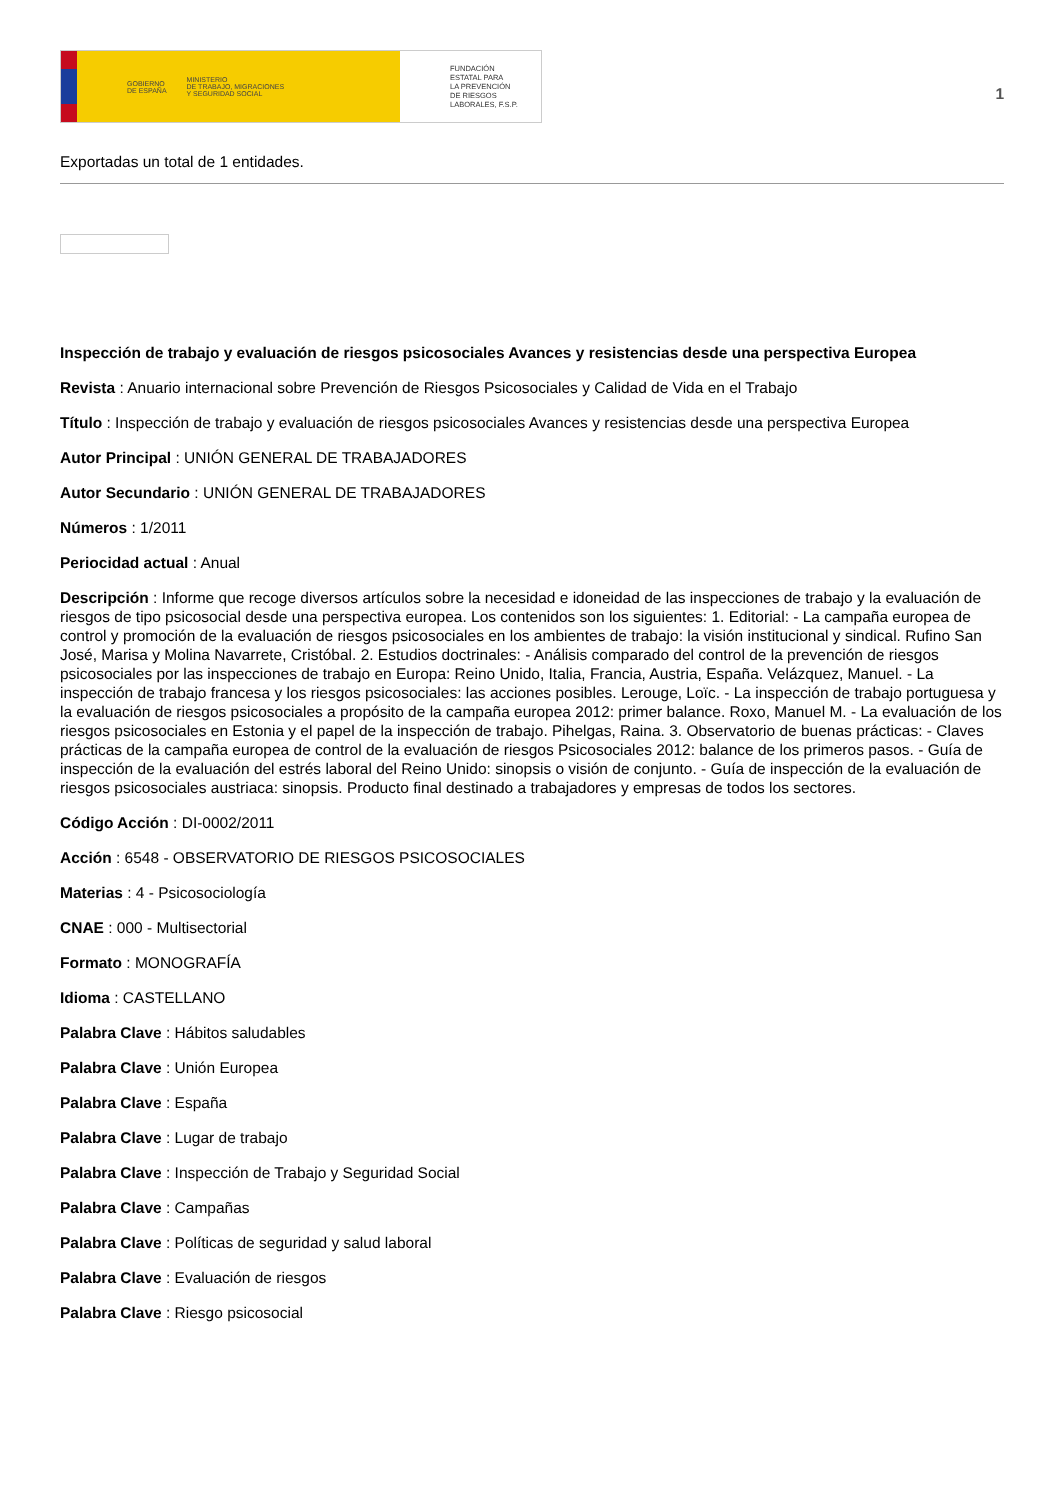GOBIERNO
DE ESPAÑA MINISTERIO
DE TRABAJO, MIGRACIONES
Y SEGURIDAD SOCIAL
FUNDACIÓN
ESTATAL PARA
LA PREVENCIÓN
DE RIESGOS
LABORALES, F.S.P.
1
Exportadas un total de 1 entidades.
Inspección de trabajo y evaluación de riesgos psicosociales Avances y resistencias desde una perspectiva Europea
Revista : Anuario internacional sobre Prevención de Riesgos Psicosociales y Calidad de Vida en el Trabajo
Título : Inspección de trabajo y evaluación de riesgos psicosociales Avances y resistencias desde una perspectiva Europea
Autor Principal : UNIÓN GENERAL DE TRABAJADORES
Autor Secundario : UNIÓN GENERAL DE TRABAJADORES
Números : 1/2011
Periocidad actual : Anual
Descripción : Informe que recoge diversos artículos sobre la necesidad e idoneidad de las inspecciones de trabajo y la evaluación de riesgos de tipo psicosocial desde una perspectiva europea. Los contenidos son los siguientes: 1. Editorial: - La campaña europea de control y promoción de la evaluación de riesgos psicosociales en los ambientes de trabajo: la visión institucional y sindical. Rufino San José, Marisa y Molina Navarrete, Cristóbal. 2. Estudios doctrinales: - Análisis comparado del control de la prevención de riesgos psicosociales por las inspecciones de trabajo en Europa: Reino Unido, Italia, Francia, Austria, España. Velázquez, Manuel. - La inspección de trabajo francesa y los riesgos psicosociales: las acciones posibles. Lerouge, Loïc. - La inspección de trabajo portuguesa y la evaluación de riesgos psicosociales a propósito de la campaña europea 2012: primer balance. Roxo, Manuel M. - La evaluación de los riesgos psicosociales en Estonia y el papel de la inspección de trabajo. Pihelgas, Raina. 3. Observatorio de buenas prácticas: - Claves prácticas de la campaña europea de control de la evaluación de riesgos Psicosociales 2012: balance de los primeros pasos. - Guía de inspección de la evaluación del estrés laboral del Reino Unido: sinopsis o visión de conjunto. - Guía de inspección de la evaluación de riesgos psicosociales austriaca: sinopsis. Producto final destinado a trabajadores y empresas de todos los sectores.
Código Acción : DI-0002/2011
Acción : 6548 - OBSERVATORIO DE RIESGOS PSICOSOCIALES
Materias : 4 - Psicosociología
CNAE : 000 - Multisectorial
Formato : MONOGRAFÍA
Idioma : CASTELLANO
Palabra Clave : Hábitos saludables
Palabra Clave : Unión Europea
Palabra Clave : España
Palabra Clave : Lugar de trabajo
Palabra Clave : Inspección de Trabajo y Seguridad Social
Palabra Clave : Campañas
Palabra Clave : Políticas de seguridad y salud laboral
Palabra Clave : Evaluación de riesgos
Palabra Clave : Riesgo psicosocial